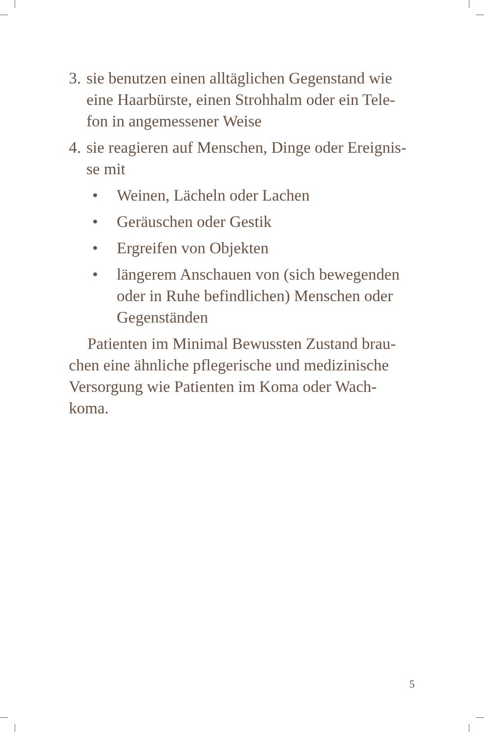3. sie benutzen einen alltäglichen Gegenstand wie eine Haarbürste, einen Strohhalm oder ein Tele-fon in angemessener Weise
4. sie reagieren auf Menschen, Dinge oder Ereignis-se mit
• Weinen, Lächeln oder Lachen
• Geräuschen oder Gestik
• Ergreifen von Objekten
• längerem Anschauen von (sich bewegenden oder in Ruhe befindlichen) Menschen oder Gegenständen
Patienten im Minimal Bewussten Zustand brau-chen eine ähnliche pflegerische und medizinische Versorgung wie Patienten im Koma oder Wach-koma.
5